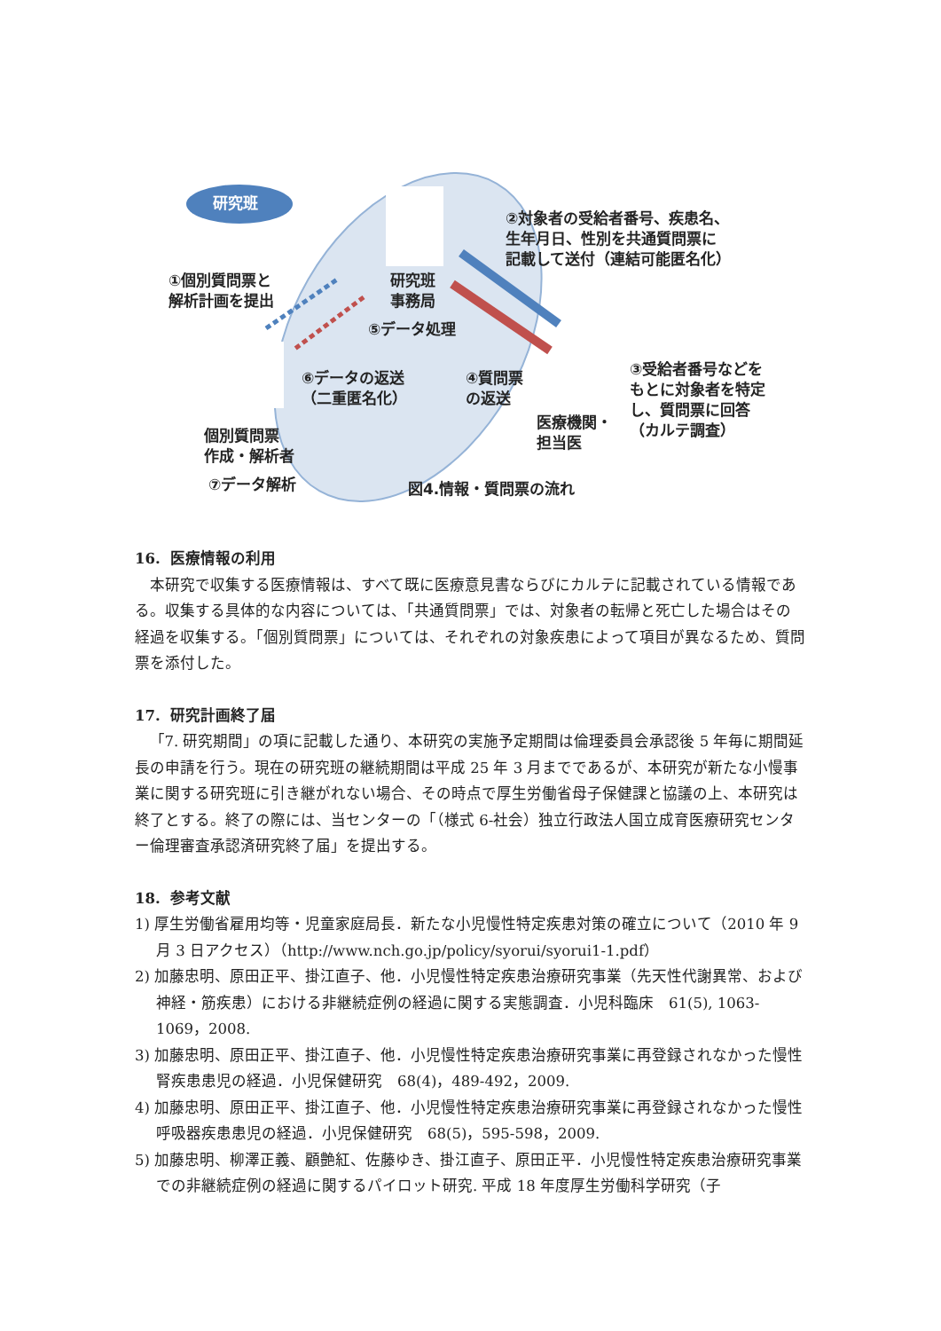研究班
②対象者の受給者番号、疾患名、
生年月日、性別を共通質問票に
記載して送付（連結可能匿名化）
①個別質問票と
解析計画を提出
研究班
事務局
⑤データ処理
⑥データの返送
（二重匿名化）
④質問票
の返送
③受給者番号などを
もとに対象者を特定
し、質問票に回答
（カルテ調査）
医療機関・
担当医
個別質問票
作成・解析者
⑦データ解析 図4.情報・質問票の流れ
16. 医療情報の利用
本研究で収集する医療情報は、すべて既に医療意見書ならびにカルテに記載されている情報である。収集する具体的な内容については、「共通質問票」では、対象者の転帰と死亡した場合はその経過を収集する。「個別質問票」については、それぞれの対象疾患によって項目が異なるため、質問票を添付した。
17. 研究計画終了届
「7. 研究期間」の項に記載した通り、本研究の実施予定期間は倫理委員会承認後 5 年毎に期間延長の申請を行う。現在の研究班の継続期間は平成 25 年 3 月までであるが、本研究が新たな小慢事業に関する研究班に引き継がれない場合、その時点で厚生労働省母子保健課と協議の上、本研究は終了とする。終了の際には、当センターの「（様式 6-社会）独立行政法人国立成育医療研究センター倫理審査承認済研究終了届」を提出する。
18. 参考文献
1) 厚生労働省雇用均等・児童家庭局長．新たな小児慢性特定疾患対策の確立について（2010 年 9 月 3 日アクセス）（http://www.nch.go.jp/policy/syorui/syorui1-1.pdf）
2) 加藤忠明、原田正平、掛江直子、他．小児慢性特定疾患治療研究事業（先天性代謝異常、および神経・筋疾患）における非継続症例の経過に関する実態調査．小児科臨床　61(5), 1063-1069，2008.
3) 加藤忠明、原田正平、掛江直子、他．小児慢性特定疾患治療研究事業に再登録されなかった慢性腎疾患患児の経過．小児保健研究　68(4)，489-492，2009.
4) 加藤忠明、原田正平、掛江直子、他．小児慢性特定疾患治療研究事業に再登録されなかった慢性呼吸器疾患患児の経過．小児保健研究　68(5)，595-598，2009.
5) 加藤忠明、柳澤正義、顧艶紅、佐藤ゆき、掛江直子、原田正平．小児慢性特定疾患治療研究事業での非継続症例の経過に関するパイロット研究. 平成 18 年度厚生労働科学研究（子